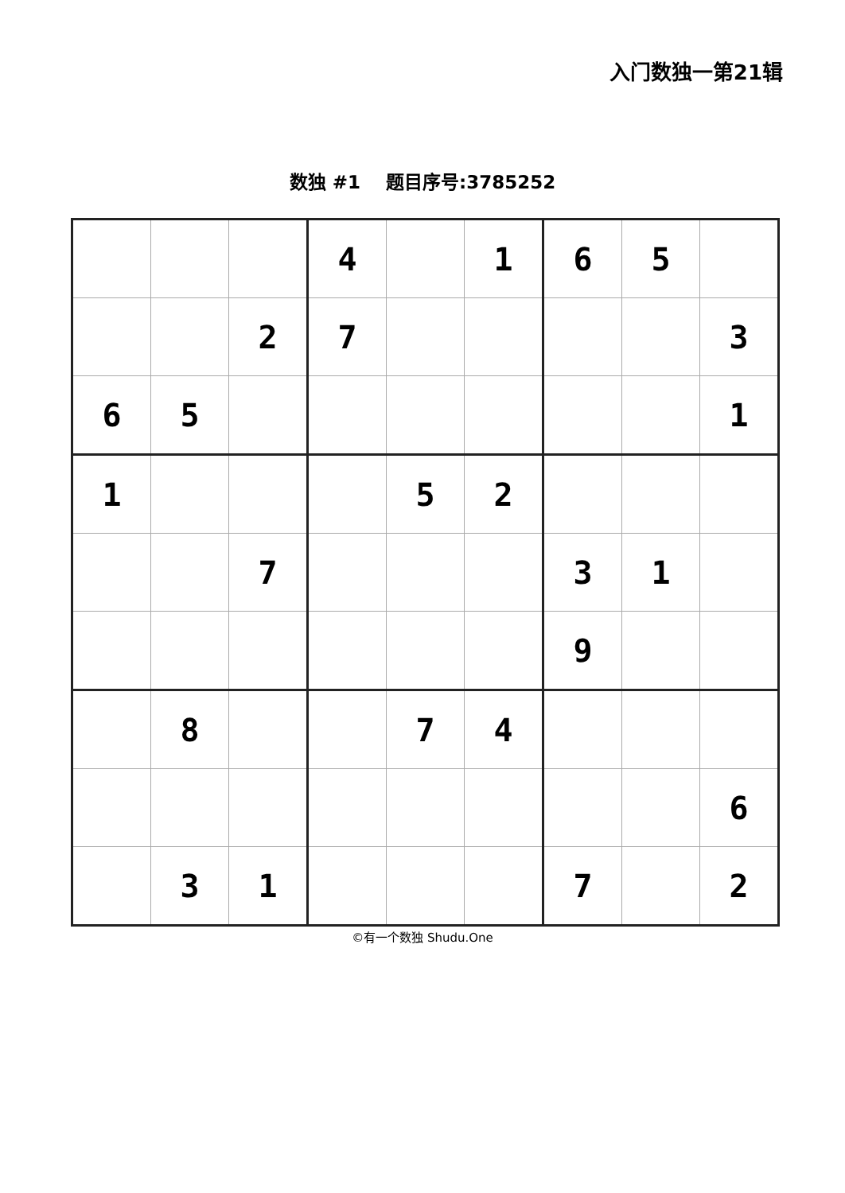入门数独一第21辑
数独 #1 题目序号:3785252
| | | | 4 | | 1 | 6 | 5 | |
| | | 2 | 7 | | | | | 3 |
| 6 | 5 | | | | | | | 1 |
| 1 | | | | 5 | 2 | | | |
| | | 7 | | | | 3 | 1 | |
| | | | | | | 9 | | |
| | 8 | | | 7 | 4 | | | |
| | | | | | | | | 6 |
| | 3 | 1 | | | | 7 | | 2 |
©有一个数独 Shudu.One